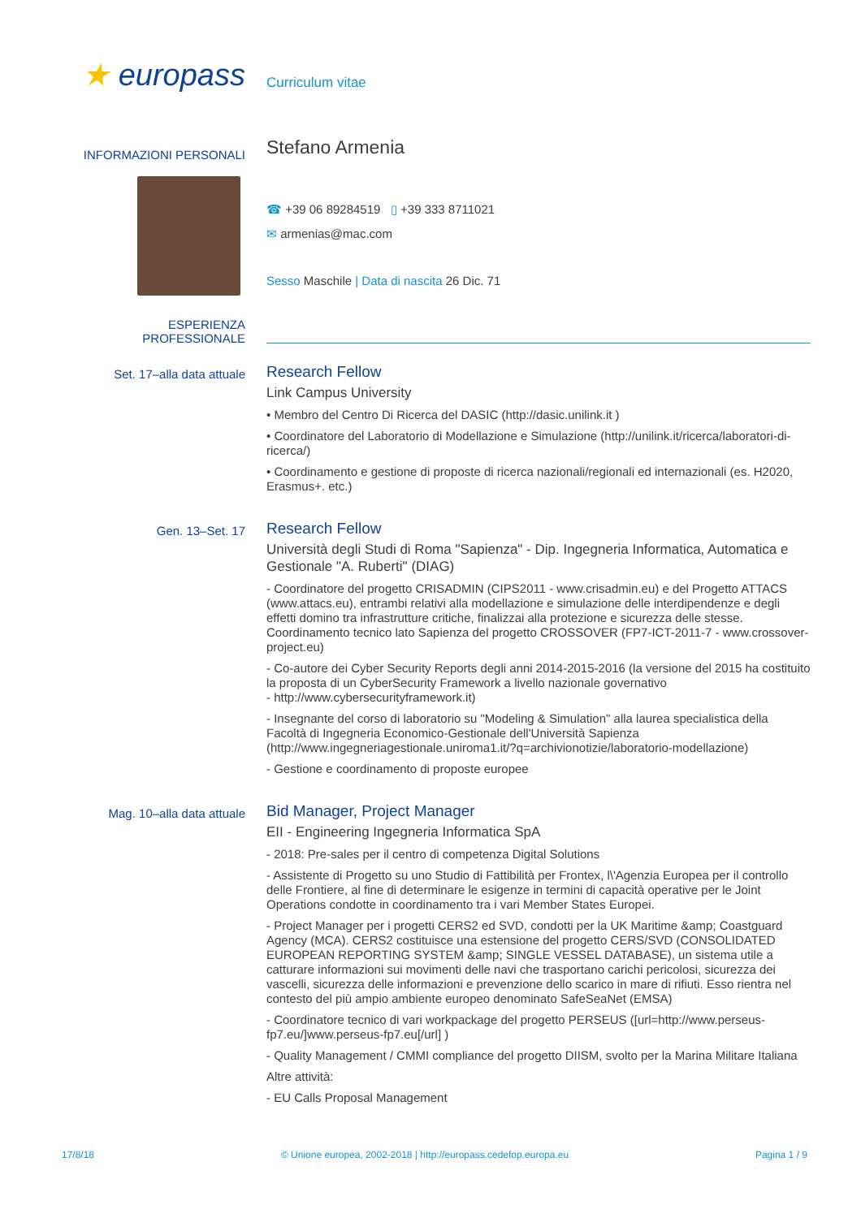★ europass
Curriculum vitae
INFORMAZIONI PERSONALI
Stefano Armenia
☎ +39 06 89284519 ▯ +39 333 8711021
✉ armenias@mac.com
Sesso Maschile | Data di nascita 26 Dic. 71
ESPERIENZA
PROFESSIONALE
Set. 17–alla data attuale
Research Fellow
Link Campus University
• Membro del Centro Di Ricerca del DASIC (http://dasic.unilink.it )
• Coordinatore del Laboratorio di Modellazione e Simulazione (http://unilink.it/ricerca/laboratori-di-ricerca/)
• Coordinamento e gestione di proposte di ricerca nazionali/regionali ed internazionali (es. H2020, Erasmus+. etc.)
Gen. 13–Set. 17
Research Fellow
Università degli Studi di Roma "Sapienza" - Dip. Ingegneria Informatica, Automatica e Gestionale "A. Ruberti" (DIAG)
- Coordinatore del progetto CRISADMIN (CIPS2011 - www.crisadmin.eu) e del Progetto ATTACS (www.attacs.eu), entrambi relativi alla modellazione e simulazione delle interdipendenze e degli effetti domino tra infrastrutture critiche, finalizzai alla protezione e sicurezza delle stesse. Coordinamento tecnico lato Sapienza del progetto CROSSOVER (FP7-ICT-2011-7 - www.crossover-project.eu)
- Co-autore dei Cyber Security Reports degli anni 2014-2015-2016 (la versione del 2015 ha costituito la proposta di un CyberSecurity Framework a livello nazionale governativo
- http://www.cybersecurityframework.it)
- Insegnante del corso di laboratorio su "Modeling & Simulation" alla laurea specialistica della Facoltà di Ingegneria Economico-Gestionale dell'Università Sapienza (http://www.ingegneriagestionale.uniroma1.it/?q=archivionotizie/laboratorio-modellazione)
- Gestione e coordinamento di proposte europee
Mag. 10–alla data attuale
Bid Manager, Project Manager
EII - Engineering Ingegneria Informatica SpA
- 2018: Pre-sales per il centro di competenza Digital Solutions
- Assistente di Progetto su uno Studio di Fattibilità per Frontex, l\'Agenzia Europea per il controllo delle Frontiere, al fine di determinare le esigenze in termini di capacità operative per le Joint Operations condotte in coordinamento tra i vari Member States Europei.
- Project Manager per i progetti CERS2 ed SVD, condotti per la UK Maritime &amp; Coastguard Agency (MCA). CERS2 costituisce una estensione del progetto CERS/SVD (CONSOLIDATED EUROPEAN REPORTING SYSTEM &amp; SINGLE VESSEL DATABASE), un sistema utile a catturare informazioni sui movimenti delle navi che trasportano carichi pericolosi, sicurezza dei vascelli, sicurezza delle informazioni e prevenzione dello scarico in mare di rifiuti. Esso rientra nel contesto del più ampio ambiente europeo denominato SafeSeaNet (EMSA)
- Coordinatore tecnico di vari workpackage del progetto PERSEUS ([url=http://www.perseus-fp7.eu/]www.perseus-fp7.eu[/url] )
- Quality Management / CMMI compliance del progetto DIISM, svolto per la Marina Militare Italiana
Altre attività:
- EU Calls Proposal Management
17/8/18 © Unione europea, 2002-2018 | http://europass.cedefop.europa.eu Pagina 1 / 9